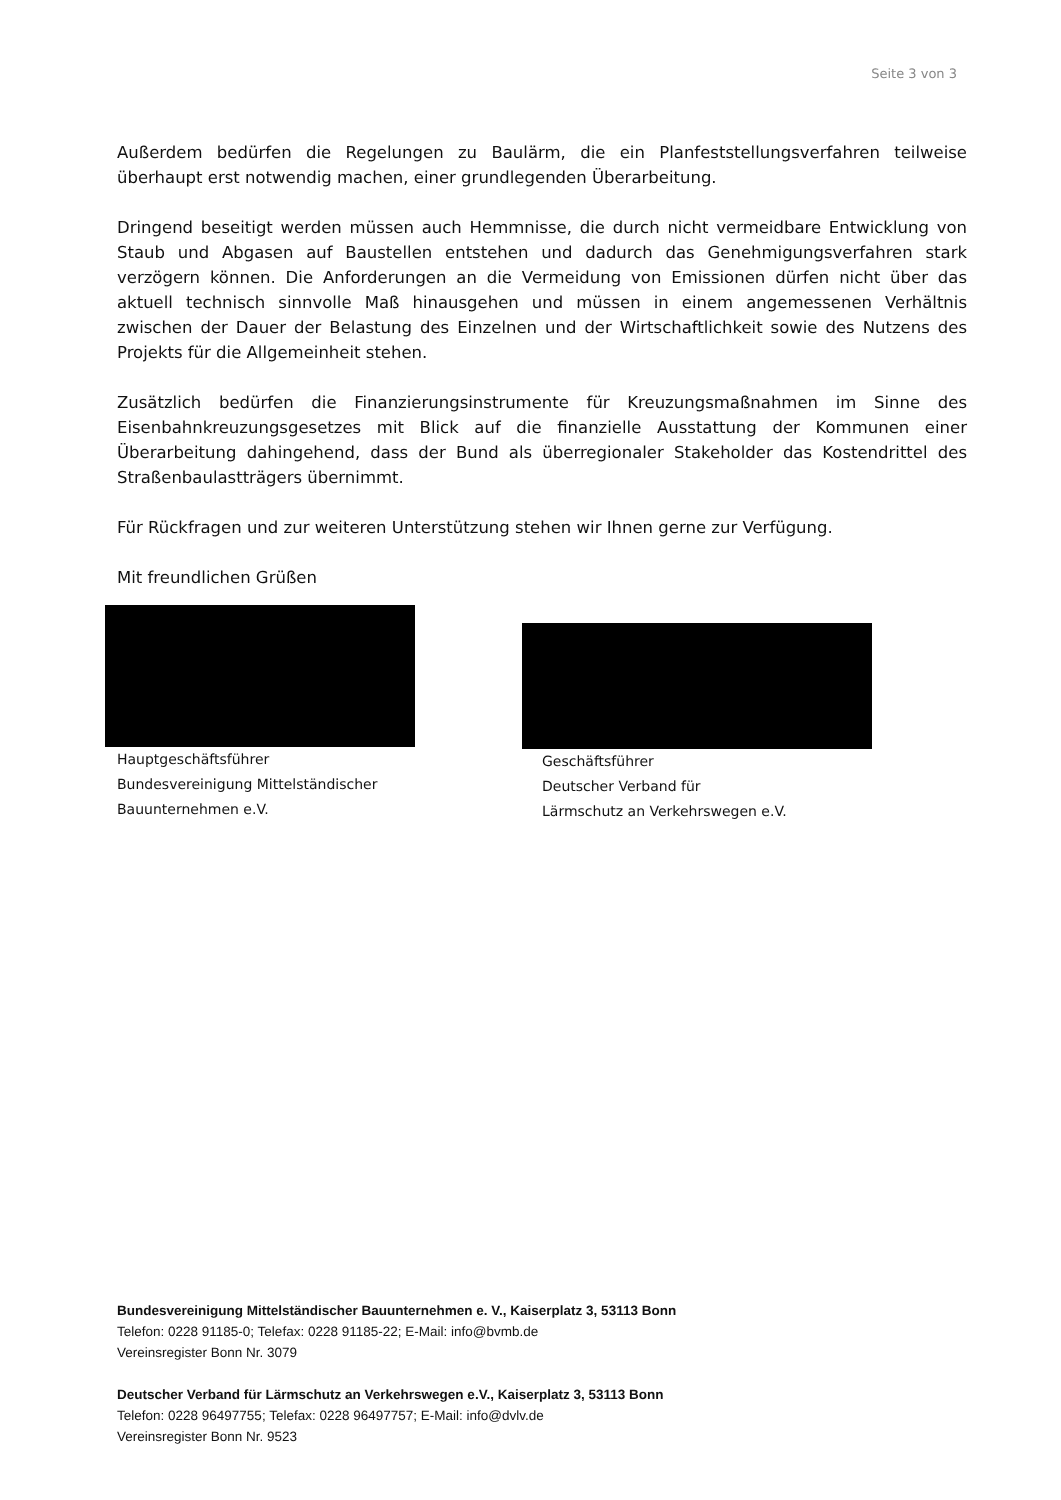Seite 3 von 3
Außerdem bedürfen die Regelungen zu Baulärm, die ein Planfeststellungsverfahren teilweise überhaupt erst notwendig machen, einer grundlegenden Überarbeitung.
Dringend beseitigt werden müssen auch Hemmnisse, die durch nicht vermeidbare Entwicklung von Staub und Abgasen auf Baustellen entstehen und dadurch das Genehmigungsverfahren stark verzögern können. Die Anforderungen an die Vermeidung von Emissionen dürfen nicht über das aktuell technisch sinnvolle Maß hinausgehen und müssen in einem angemessenen Verhältnis zwischen der Dauer der Belastung des Einzelnen und der Wirtschaftlichkeit sowie des Nutzens des Projekts für die Allgemeinheit stehen.
Zusätzlich bedürfen die Finanzierungsinstrumente für Kreuzungsmaßnahmen im Sinne des Eisenbahnkreuzungsgesetzes mit Blick auf die finanzielle Ausstattung der Kommunen einer Überarbeitung dahingehend, dass der Bund als überregionaler Stakeholder das Kostendrittel des Straßenbaulastträgers übernimmt.
Für Rückfragen und zur weiteren Unterstützung stehen wir Ihnen gerne zur Verfügung.
Mit freundlichen Grüßen
Hauptgeschäftsführer
Bundesvereinigung Mittelständischer
Bauunternehmen e.V.
Geschäftsführer
Deutscher Verband für
Lärmschutz an Verkehrswegen e.V.
Bundesvereinigung Mittelständischer Bauunternehmen e. V., Kaiserplatz 3, 53113 Bonn
Telefon: 0228 91185-0; Telefax: 0228 91185-22; E-Mail: info@bvmb.de
Vereinsregister Bonn Nr. 3079
Deutscher Verband für Lärmschutz an Verkehrswegen e.V., Kaiserplatz 3, 53113 Bonn
Telefon: 0228 96497755; Telefax: 0228 96497757; E-Mail: info@dvlv.de
Vereinsregister Bonn Nr. 9523